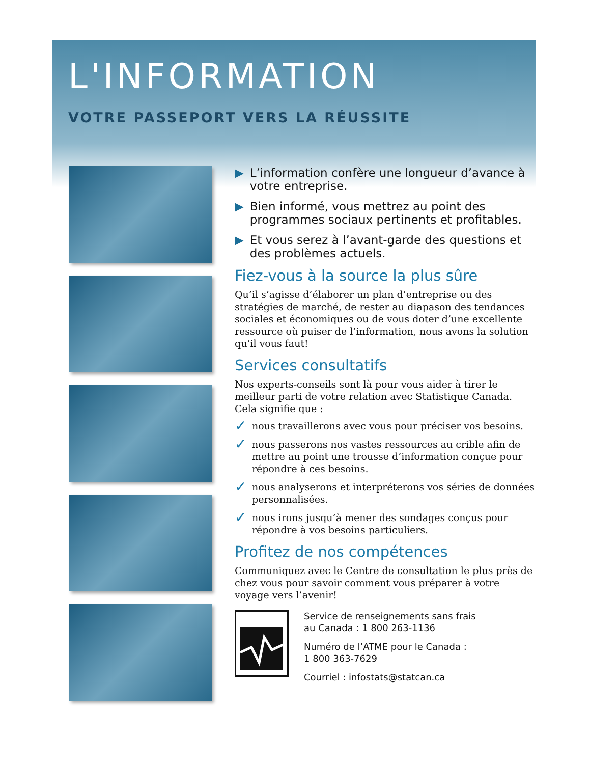L'INFORMATION
VOTRE PASSEPORT VERS LA RÉUSSITE
▶ L’information confère une longueur d’avance à votre entreprise.
▶ Bien informé, vous mettrez au point des programmes sociaux pertinents et profitables.
▶ Et vous serez à l’avant-garde des questions et des problèmes actuels.
Fiez-vous à la source la plus sûre
Qu’il s’agisse d’élaborer un plan d’entreprise ou des stratégies de marché, de rester au diapason des tendances sociales et économiques ou de vous doter d’une excellente ressource où puiser de l’information, nous avons la solution qu’il vous faut!
Services consultatifs
Nos experts-conseils sont là pour vous aider à tirer le meilleur parti de votre relation avec Statistique Canada. Cela signifie que :
✓ nous travaillerons avec vous pour préciser vos besoins.
✓ nous passerons nos vastes ressources au crible afin de mettre au point une trousse d’information conçue pour répondre à ces besoins.
✓ nous analyserons et interpréterons vos séries de données personnalisées.
✓ nous irons jusqu’à mener des sondages conçus pour répondre à vos besoins particuliers.
Profitez de nos compétences
Communiquez avec le Centre de consultation le plus près de chez vous pour savoir comment vous préparer à votre voyage vers l’avenir!
Service de renseignements sans frais
au Canada : 1 800 263-1136
Numéro de l’ATME pour le Canada :
1 800 363-7629
Courriel : infostats@statcan.ca